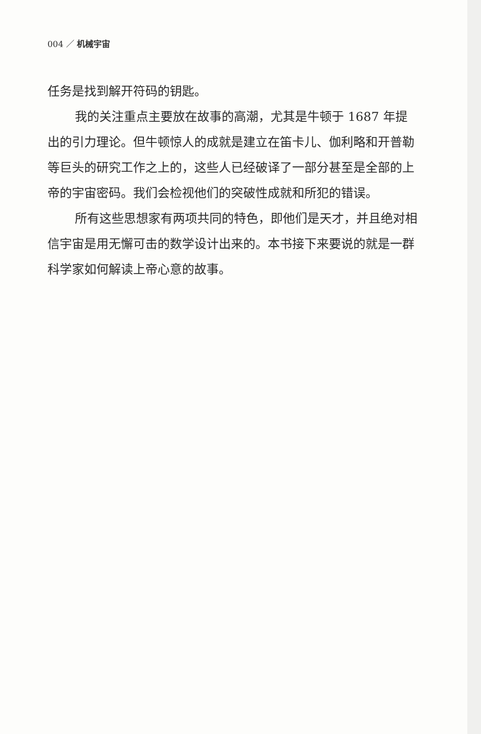004 ／ 机械宇宙
任务是找到解开符码的钥匙。
我的关注重点主要放在故事的高潮，尤其是牛顿于 1687 年提出的引力理论。但牛顿惊人的成就是建立在笛卡儿、伽利略和开普勒等巨头的研究工作之上的，这些人已经破译了一部分甚至是全部的上帝的宇宙密码。我们会检视他们的突破性成就和所犯的错误。
所有这些思想家有两项共同的特色，即他们是天才，并且绝对相信宇宙是用无懈可击的数学设计出来的。本书接下来要说的就是一群科学家如何解读上帝心意的故事。